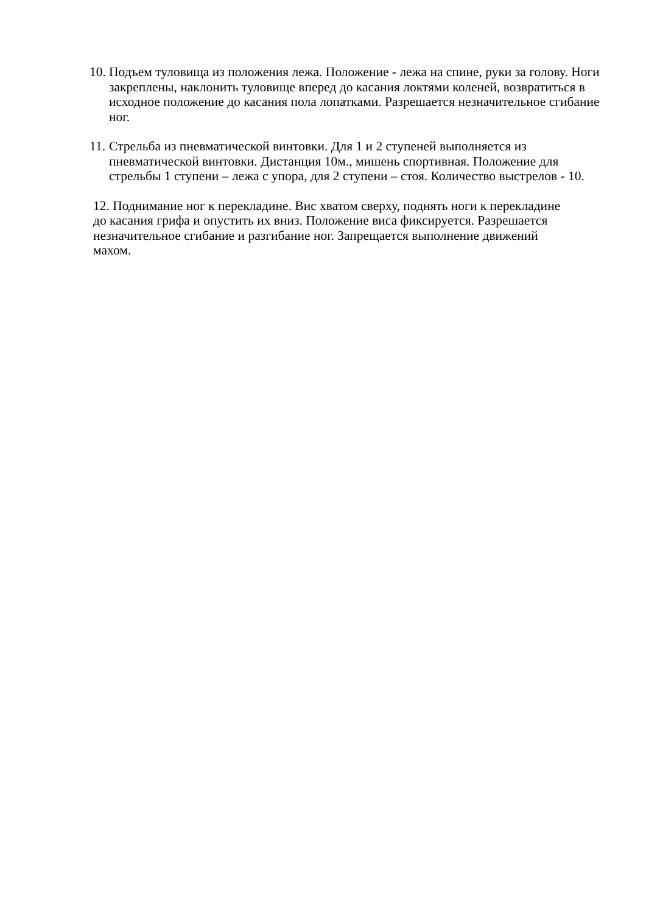10.
Подъем туловища из положения лежа. Положение - лежа на спине, руки за голову. Ноги закреплены, наклонить туловище вперед до касания локтями коленей, возвратиться в исходное положение до касания пола лопатками. Разрешается незначительное сгибание ног.
11.
Стрельба из пневматической винтовки. Для 1 и 2 ступеней выполняется из пневматической винтовки. Дистанция 10м., мишень спортивная. Положение для стрельбы 1 ступени – лежа с упора, для 2 ступени – стоя. Количество выстрелов - 10.
12. Поднимание ног к перекладине. Вис хватом сверху, поднять ноги к перекладине до касания грифа и опустить их вниз. Положение виса фиксируется. Разрешается незначительное сгибание и разгибание ног. Запрещается выполнение движений махом.